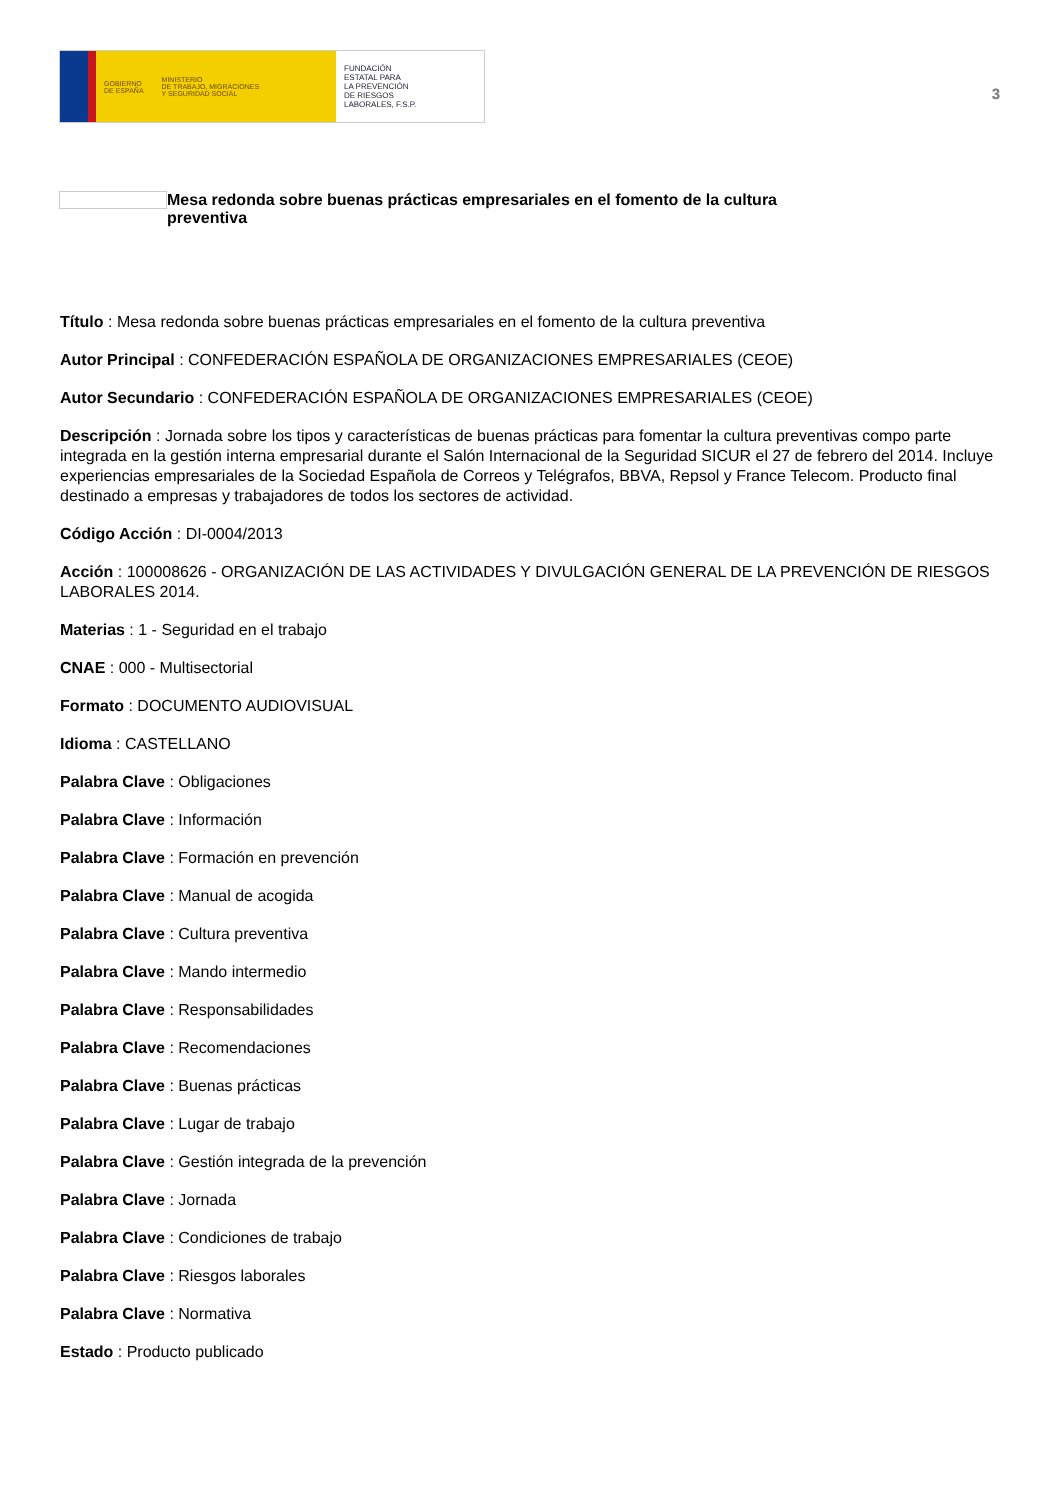GOBIERNO
DE ESPAÑA MINISTERIO
DE TRABAJO, MIGRACIONES
Y SEGURIDAD SOCIAL
FUNDACIÓN
ESTATAL PARA
LA PREVENCIÓN
DE RIESGOS
LABORALES, F.S.P.
3
Mesa redonda sobre buenas prácticas empresariales en el fomento de la cultura preventiva
Título : Mesa redonda sobre buenas prácticas empresariales en el fomento de la cultura preventiva
Autor Principal : CONFEDERACIÓN ESPAÑOLA DE ORGANIZACIONES EMPRESARIALES (CEOE)
Autor Secundario : CONFEDERACIÓN ESPAÑOLA DE ORGANIZACIONES EMPRESARIALES (CEOE)
Descripción : Jornada sobre los tipos y características de buenas prácticas para fomentar la cultura preventivas compo parte integrada en la gestión interna empresarial durante el Salón Internacional de la Seguridad SICUR el 27 de febrero del 2014. Incluye experiencias empresariales de la Sociedad Española de Correos y Telégrafos, BBVA, Repsol y France Telecom. Producto final destinado a empresas y trabajadores de todos los sectores de actividad.
Código Acción : DI-0004/2013
Acción : 100008626 - ORGANIZACIÓN DE LAS ACTIVIDADES Y DIVULGACIÓN GENERAL DE LA PREVENCIÓN DE RIESGOS LABORALES 2014.
Materias : 1 - Seguridad en el trabajo
CNAE : 000 - Multisectorial
Formato : DOCUMENTO AUDIOVISUAL
Idioma : CASTELLANO
Palabra Clave : Obligaciones
Palabra Clave : Información
Palabra Clave : Formación en prevención
Palabra Clave : Manual de acogida
Palabra Clave : Cultura preventiva
Palabra Clave : Mando intermedio
Palabra Clave : Responsabilidades
Palabra Clave : Recomendaciones
Palabra Clave : Buenas prácticas
Palabra Clave : Lugar de trabajo
Palabra Clave : Gestión integrada de la prevención
Palabra Clave : Jornada
Palabra Clave : Condiciones de trabajo
Palabra Clave : Riesgos laborales
Palabra Clave : Normativa
Estado : Producto publicado